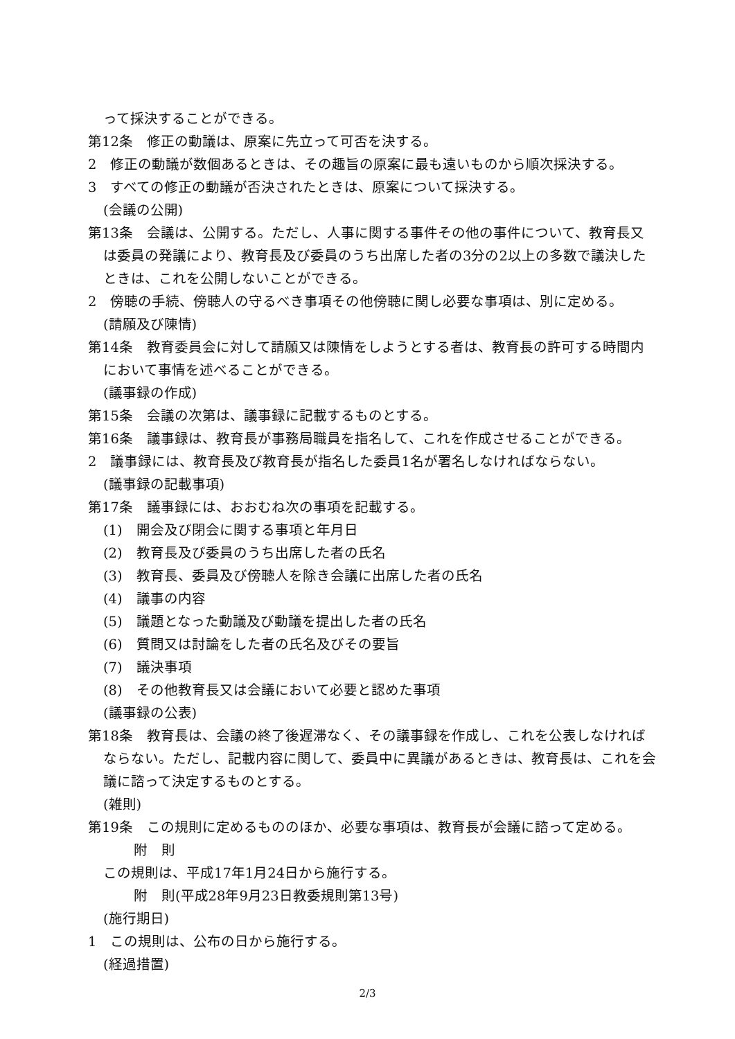って採決することができる。
第12条　修正の動議は、原案に先立って可否を決する。
2　修正の動議が数個あるときは、その趣旨の原案に最も遠いものから順次採決する。
3　すべての修正の動議が否決されたときは、原案について採決する。
(会議の公開)
第13条　会議は、公開する。ただし、人事に関する事件その他の事件について、教育長又は委員の発議により、教育長及び委員のうち出席した者の3分の2以上の多数で議決したときは、これを公開しないことができる。
2　傍聴の手続、傍聴人の守るべき事項その他傍聴に関し必要な事項は、別に定める。
(請願及び陳情)
第14条　教育委員会に対して請願又は陳情をしようとする者は、教育長の許可する時間内において事情を述べることができる。
(議事録の作成)
第15条　会議の次第は、議事録に記載するものとする。
第16条　議事録は、教育長が事務局職員を指名して、これを作成させることができる。
2　議事録には、教育長及び教育長が指名した委員1名が署名しなければならない。
(議事録の記載事項)
第17条　議事録には、おおむね次の事項を記載する。
(1)　開会及び閉会に関する事項と年月日
(2)　教育長及び委員のうち出席した者の氏名
(3)　教育長、委員及び傍聴人を除き会議に出席した者の氏名
(4)　議事の内容
(5)　議題となった動議及び動議を提出した者の氏名
(6)　質問又は討論をした者の氏名及びその要旨
(7)　議決事項
(8)　その他教育長又は会議において必要と認めた事項
(議事録の公表)
第18条　教育長は、会議の終了後遅滞なく、その議事録を作成し、これを公表しなければならない。ただし、記載内容に関して、委員中に異議があるときは、教育長は、これを会議に諮って決定するものとする。
(雑則)
第19条　この規則に定めるもののほか、必要な事項は、教育長が会議に諮って定める。
附　則
この規則は、平成17年1月24日から施行する。
附　則(平成28年9月23日教委規則第13号)
(施行期日)
1　この規則は、公布の日から施行する。
(経過措置)
2/3